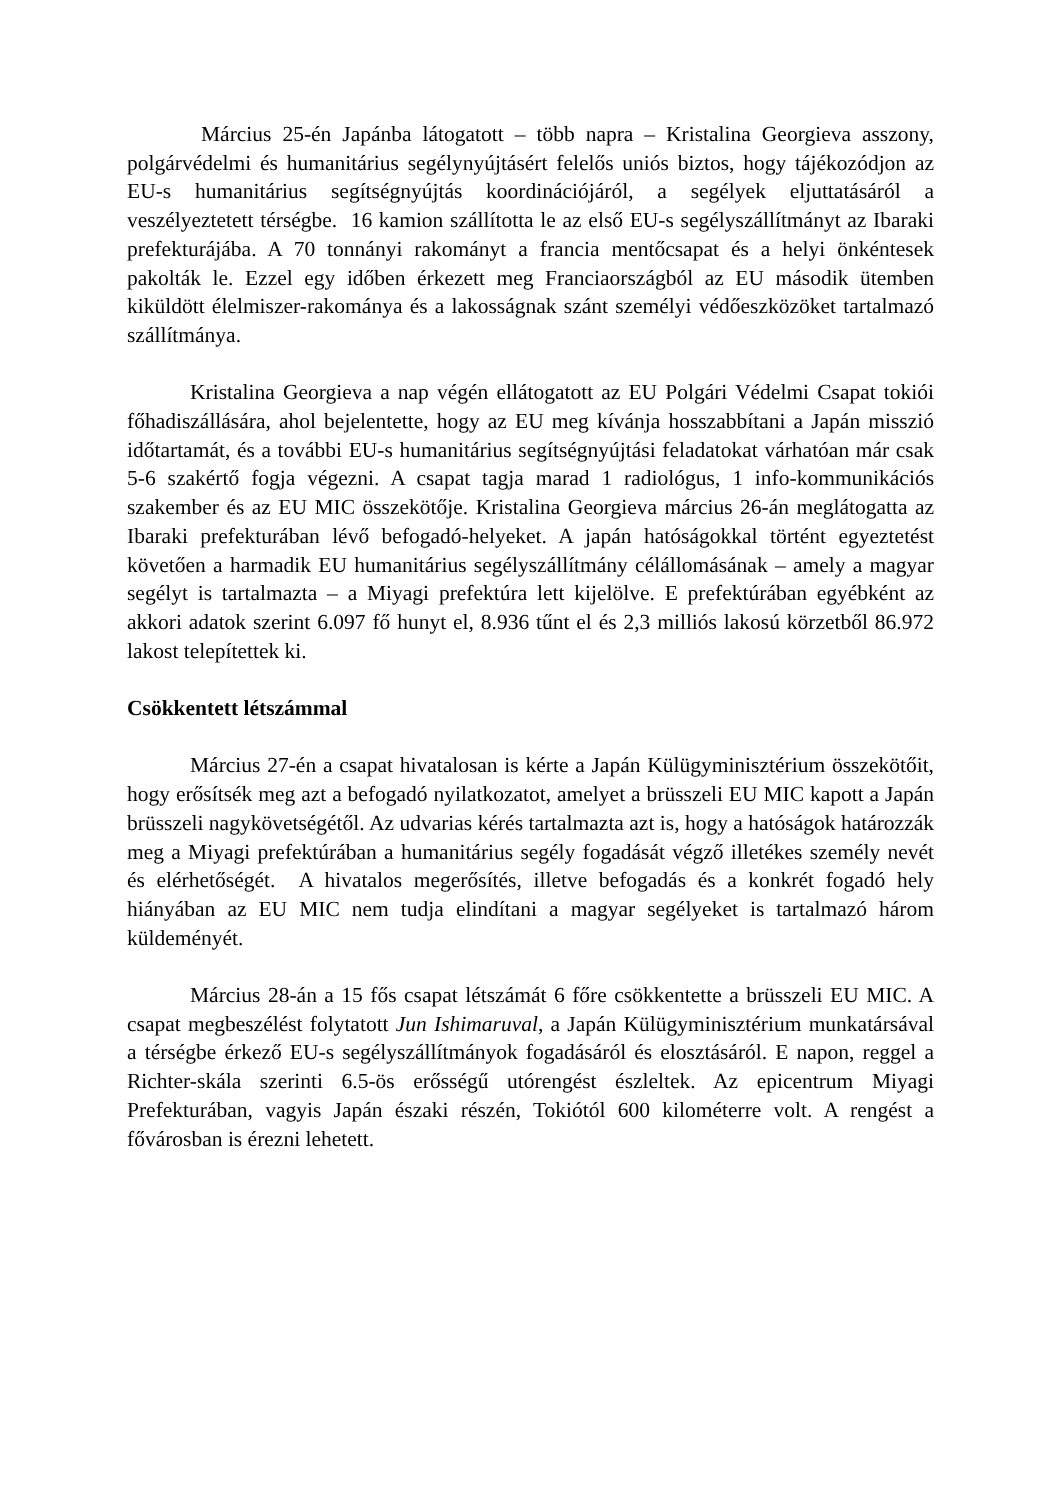Március 25-én Japánba látogatott – több napra – Kristalina Georgieva asszony, polgárvédelmi és humanitárius segélynyújtásért felelős uniós biztos, hogy tájékozódjon az EU-s humanitárius segítségnyújtás koordinációjáról, a segélyek eljuttatásáról a veszélyeztetett térségbe. 16 kamion szállította le az első EU-s segélyszállítmányt az Ibaraki prefekturájába. A 70 tonnányi rakományt a francia mentőcsapat és a helyi önkéntesek pakolták le. Ezzel egy időben érkezett meg Franciaországból az EU második ütemben kiküldött élelmiszer-rakománya és a lakosságnak szánt személyi védőeszközöket tartalmazó szállítmánya.
Kristalina Georgieva a nap végén ellátogatott az EU Polgári Védelmi Csapat tokiói főhadiszállására, ahol bejelentette, hogy az EU meg kívánja hosszabbítani a Japán misszió időtartamát, és a további EU-s humanitárius segítségnyújtási feladatokat várhatóan már csak 5-6 szakértő fogja végezni. A csapat tagja marad 1 radiológus, 1 info-kommunikációs szakember és az EU MIC összekötője. Kristalina Georgieva március 26-án meglátogatta az Ibaraki prefekturában lévő befogadó-helyeket. A japán hatóságokkal történt egyeztetést követően a harmadik EU humanitárius segélyszállítmány célállomásának – amely a magyar segélyt is tartalmazta – a Miyagi prefektúra lett kijelölve. E prefektúrában egyébként az akkori adatok szerint 6.097 fő hunyt el, 8.936 tűnt el és 2,3 milliós lakosú körzetből 86.972 lakost telepítettek ki.
Csökkentett létszámmal
Március 27-én a csapat hivatalosan is kérte a Japán Külügyminisztérium összekötőit, hogy erősítsék meg azt a befogadó nyilatkozatot, amelyet a brüsszeli EU MIC kapott a Japán brüsszeli nagykövetségétől. Az udvarias kérés tartalmazta azt is, hogy a hatóságok határozzák meg a Miyagi prefektúrában a humanitárius segély fogadását végző illetékes személy nevét és elérhetőségét. A hivatalos megerősítés, illetve befogadás és a konkrét fogadó hely hiányában az EU MIC nem tudja elindítani a magyar segélyeket is tartalmazó három küldeményét.
Március 28-án a 15 fős csapat létszámát 6 főre csökkentette a brüsszeli EU MIC. A csapat megbeszélést folytatott Jun Ishimaruval, a Japán Külügyminisztérium munkatársával a térségbe érkező EU-s segélyszállítmányok fogadásáról és elosztásáról. E napon, reggel a Richter-skála szerinti 6.5-ös erősségű utórengést észleltek. Az epicentrum Miyagi Prefekturában, vagyis Japán északi részén, Tokiótól 600 kilométerre volt. A rengést a fővárosban is érezni lehetett.